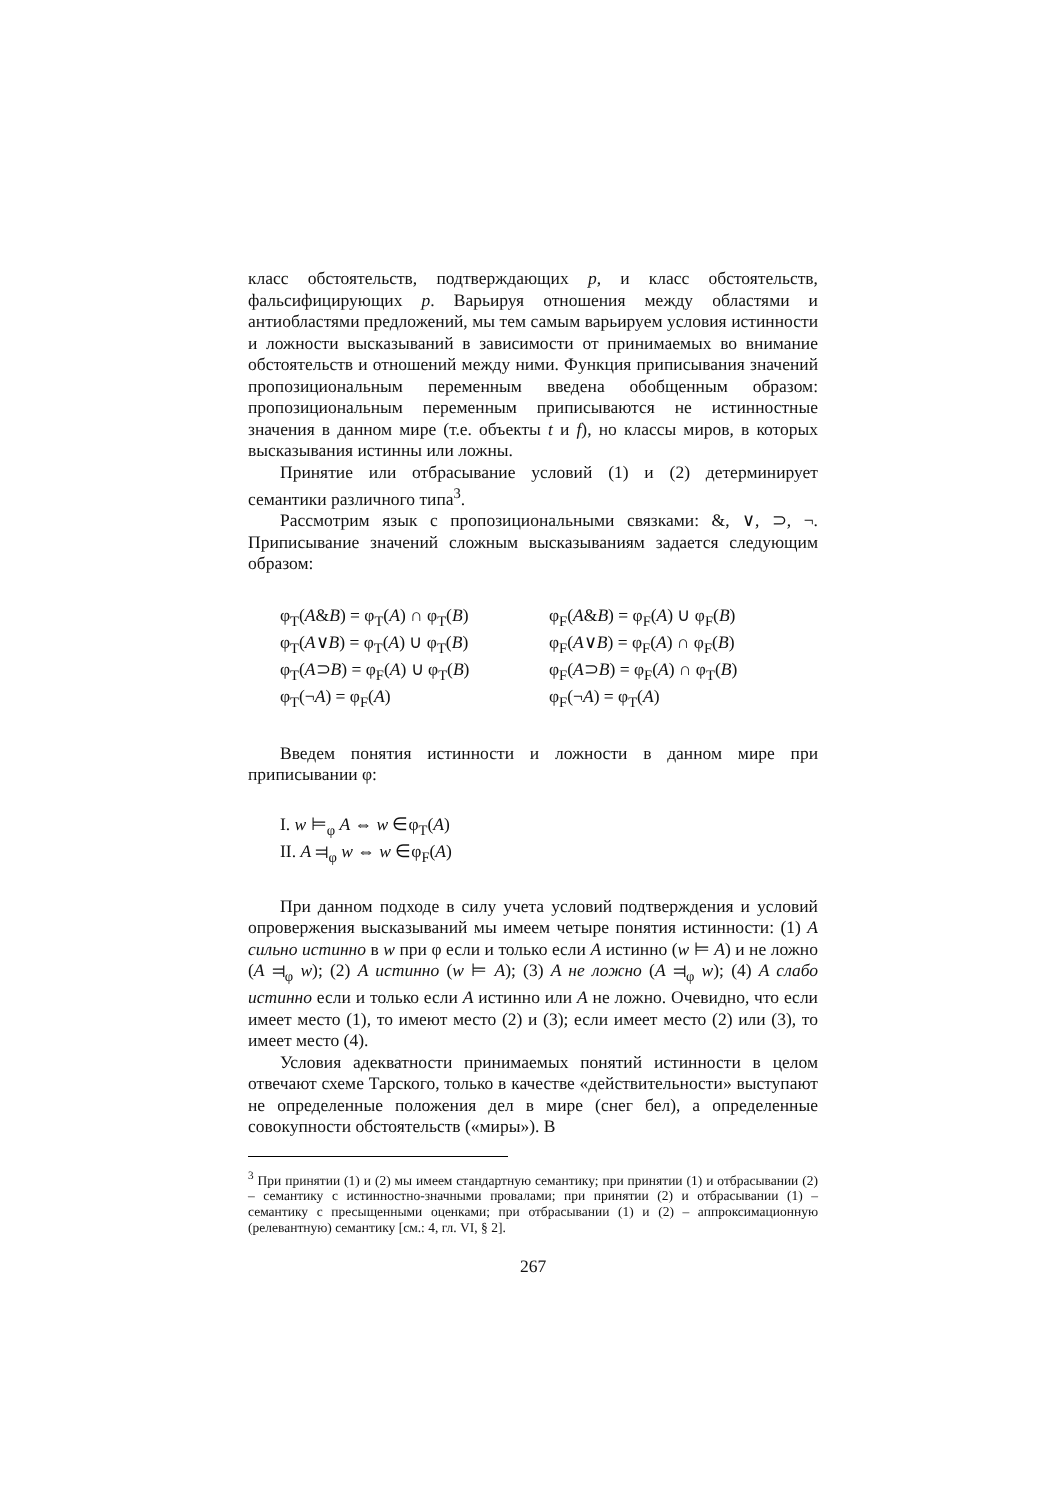класс обстоятельств, подтверждающих p, и класс обстоятельств, фальсифицирующих p. Варьируя отношения между областями и антиобластями предложений, мы тем самым варьируем условия истинности и ложности высказываний в зависимости от принимаемых во внимание обстоятельств и отношений между ними. Функция приписывания значений пропозициональным переменным введена обобщенным образом: пропозициональным переменным приписываются не истинностные значения в данном мире (т.е. объекты t и f), но классы миров, в которых высказывания истинны или ложны.
Принятие или отбрасывание условий (1) и (2) детерминирует семантики различного типа<sup>3</sup>.
Рассмотрим язык с пропозициональными связками: &, ∨, ⊃, ¬. Приписывание значений сложным высказываниям задается следующим образом:
φ<sub>T</sub>(A&B) = φ<sub>T</sub>(A) ∩ φ<sub>T</sub>(B)
φ<sub>T</sub>(A∨B) = φ<sub>T</sub>(A) ∪ φ<sub>T</sub>(B)
φ<sub>T</sub>(A⊃B) = φ<sub>F</sub>(A) ∪ φ<sub>T</sub>(B)
φ<sub>T</sub>(¬A) = φ<sub>F</sub>(A)
φ<sub>F</sub>(A&B) = φ<sub>F</sub>(A) ∪ φ<sub>F</sub>(B)
φ<sub>F</sub>(A∨B) = φ<sub>F</sub>(A) ∩ φ<sub>F</sub>(B)
φ<sub>F</sub>(A⊃B) = φ<sub>F</sub>(A) ∩ φ<sub>T</sub>(B)
φ<sub>F</sub>(¬A) = φ<sub>T</sub>(A)
Введем понятия истинности и ложности в данном мире при приписывании φ:
I. w ⊨<sub>φ</sub> A ⇔ w ∈φ<sub>T</sub>(A)
II. A ⫤<sub>φ</sub> w ⇔ w ∈φ<sub>F</sub>(A)
При данном подходе в силу учета условий подтверждения и условий опровержения высказываний мы имеем четыре понятия истинности: (1) A сильно истинно в w при φ если и только если A истинно (w ⊨ A) и не ложно (A ⫤<sub>φ</sub> w); (2) A истинно (w ⊨ A); (3) A не ложно (A ⫤<sub>φ</sub> w); (4) A слабо истинно если и только если A истинно или A не ложно. Очевидно, что если имеет место (1), то имеют место (2) и (3); если имеет место (2) или (3), то имеет место (4).
Условия адекватности принимаемых понятий истинности в целом отвечают схеме Тарского, только в качестве «действительности» выступают не определенные положения дел в мире (снег бел), а определенные совокупности обстоятельств («миры»). В
<sup>3</sup> При принятии (1) и (2) мы имеем стандартную семантику; при принятии (1) и отбрасывании (2) – семантику с истинностно-значными провалами; при принятии (2) и отбрасывании (1) – семантику с пресыщенными оценками; при отбрасывании (1) и (2) – аппроксимационную (релевантную) семантику [см.: 4, гл. VI, § 2].
267